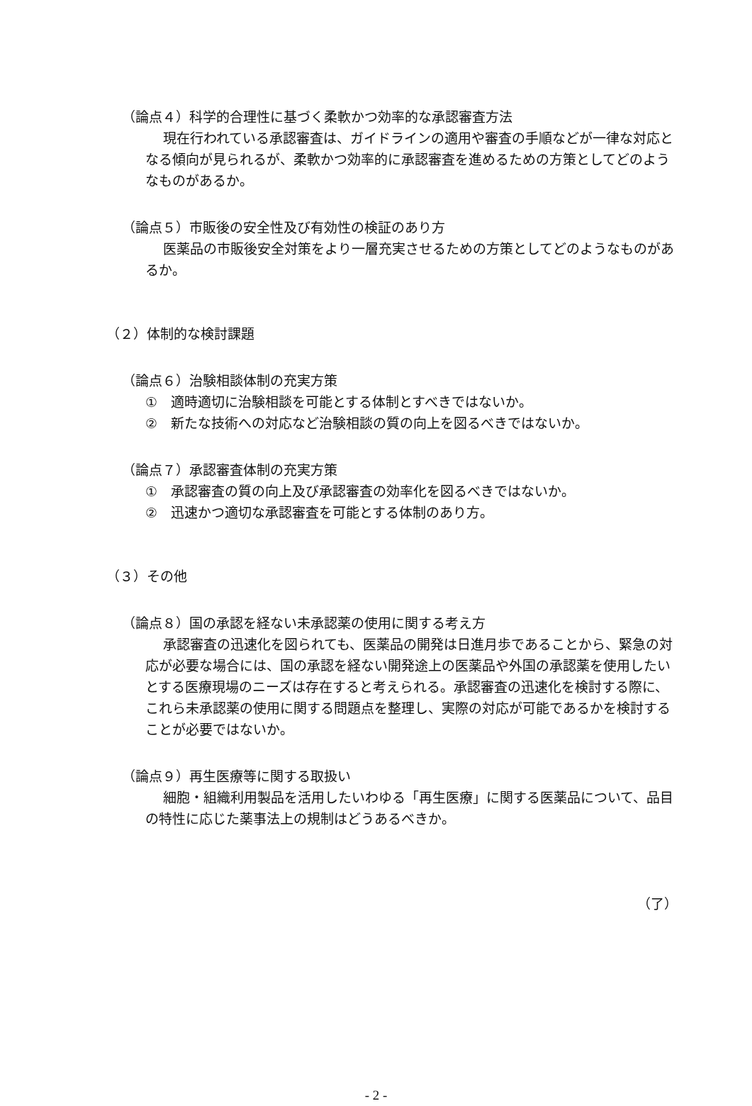（論点４）科学的合理性に基づく柔軟かつ効率的な承認審査方法
現在行われている承認審査は、ガイドラインの適用や審査の手順などが一律な対応となる傾向が見られるが、柔軟かつ効率的に承認審査を進めるための方策としてどのようなものがあるか。
（論点５）市販後の安全性及び有効性の検証のあり方
医薬品の市販後安全対策をより一層充実させるための方策としてどのようなものがあるか。
（２）体制的な検討課題
（論点６）治験相談体制の充実方策
①　適時適切に治験相談を可能とする体制とすべきではないか。
②　新たな技術への対応など治験相談の質の向上を図るべきではないか。
（論点７）承認審査体制の充実方策
①　承認審査の質の向上及び承認審査の効率化を図るべきではないか。
②　迅速かつ適切な承認審査を可能とする体制のあり方。
（３）その他
（論点８）国の承認を経ない未承認薬の使用に関する考え方
承認審査の迅速化を図られても、医薬品の開発は日進月歩であることから、緊急の対応が必要な場合には、国の承認を経ない開発途上の医薬品や外国の承認薬を使用したいとする医療現場のニーズは存在すると考えられる。承認審査の迅速化を検討する際に、これら未承認薬の使用に関する問題点を整理し、実際の対応が可能であるかを検討することが必要ではないか。
（論点９）再生医療等に関する取扱い
細胞・組織利用製品を活用したいわゆる「再生医療」に関する医薬品について、品目の特性に応じた薬事法上の規制はどうあるべきか。
（了）
- 2 -